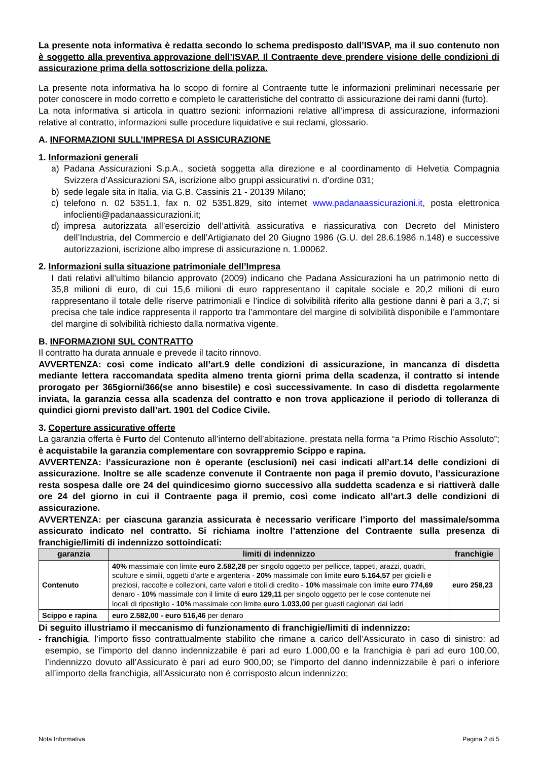La presente nota informativa è redatta secondo lo schema predisposto dall’ISVAP, ma il suo contenuto non è soggetto alla preventiva approvazione dell’ISVAP. Il Contraente deve prendere visione delle condizioni di assicurazione prima della sottoscrizione della polizza.
La presente nota informativa ha lo scopo di fornire al Contraente tutte le informazioni preliminari necessarie per poter conoscere in modo corretto e completo le caratteristiche del contratto di assicurazione dei rami danni (furto).
La nota informativa si articola in quattro sezioni: informazioni relative all’impresa di assicurazione, informazioni relative al contratto, informazioni sulle procedure liquidative e sui reclami, glossario.
A. INFORMAZIONI SULL’IMPRESA DI ASSICURAZIONE
1. Informazioni generali
a) Padana Assicurazioni S.p.A., società soggetta alla direzione e al coordinamento di Helvetia Compagnia Svizzera d’Assicurazioni SA, iscrizione albo gruppi assicurativi n. d’ordine 031;
b) sede legale sita in Italia, via G.B. Cassinis 21 - 20139 Milano;
c) telefono n. 02 5351.1, fax n. 02 5351.829, sito internet www.padanaassicurazioni.it, posta elettronica infoclienti@padanaassicurazioni.it;
d) impresa autorizzata all’esercizio dell’attività assicurativa e riassicurativa con Decreto del Ministero dell’Industria, del Commercio e dell’Artigianato del 20 Giugno 1986 (G.U. del 28.6.1986 n.148) e successive autorizzazioni, iscrizione albo imprese di assicurazione n. 1.00062.
2. Informazioni sulla situazione patrimoniale dell’Impresa
I dati relativi all’ultimo bilancio approvato (2009) indicano che Padana Assicurazioni ha un patrimonio netto di 35,8 milioni di euro, di cui 15,6 milioni di euro rappresentano il capitale sociale e 20,2 milioni di euro rappresentano il totale delle riserve patrimoniali e l’indice di solvibilità riferito alla gestione danni è pari a 3,7; si precisa che tale indice rappresenta il rapporto tra l’ammontare del margine di solvibilità disponibile e l’ammontare del margine di solvibilità richiesto dalla normativa vigente.
B. INFORMAZIONI SUL CONTRATTO
Il contratto ha durata annuale e prevede il tacito rinnovo.
AVVERTENZA: così come indicato all’art.9 delle condizioni di assicurazione, in mancanza di disdetta mediante lettera raccomandata spedita almeno trenta giorni prima della scadenza, il contratto si intende prorogato per 365giorni/366(se anno bisestile) e così successivamente. In caso di disdetta regolarmente inviata, la garanzia cessa alla scadenza del contratto e non trova applicazione il periodo di tolleranza di quindici giorni previsto dall’art. 1901 del Codice Civile.
3. Coperture assicurative offerte
La garanzia offerta è Furto del Contenuto all’interno dell’abitazione, prestata nella forma “a Primo Rischio Assoluto”; è acquistabile la garanzia complementare con sovrappremio Scippo e rapina.
AVVERTENZA: l’assicurazione non è operante (esclusioni) nei casi indicati all’art.14 delle condizioni di assicurazione. Inoltre se alle scadenze convenute il Contraente non paga il premio dovuto, l’assicurazione resta sospesa dalle ore 24 del quindicesimo giorno successivo alla suddetta scadenza e si riattiverà dalle ore 24 del giorno in cui il Contraente paga il premio, così come indicato all’art.3 delle condizioni di assicurazione.
AVVERTENZA: per ciascuna garanzia assicurata è necessario verificare l’importo del massimale/somma assicurato indicato nel contratto. Si richiama inoltre l’attenzione del Contraente sulla presenza di franchigie/limiti di indennizzo sottoindicati:
| garanzia | limiti di indennizzo | franchigie |
| --- | --- | --- |
| Contenuto | 40% massimale con limite euro 2.582,28 per singolo oggetto per pellicce, tappeti, arazzi, quadri, sculture e simili, oggetti d'arte e argenteria - 20% massimale con limite euro 5.164,57 per gioielli e preziosi, raccolte e collezioni, carte valori e titoli di credito - 10% massimale con limite euro 774,69 denaro - 10% massimale con il limite di euro 129,11 per singolo oggetto per le cose contenute nei locali di ripostiglio - 10% massimale con limite euro 1.033,00 per guasti cagionati dai ladri | euro 258,23 |
| Scippo e rapina | euro 2.582,00 - euro 516,46 per denaro | |
Di seguito illustriamo il meccanismo di funzionamento di franchigie/limiti di indennizzo:
- franchigia, l’importo fisso contrattualmente stabilito che rimane a carico dell’Assicurato in caso di sinistro: ad esempio, se l’importo del danno indennizzabile è pari ad euro 1.000,00 e la franchigia è pari ad euro 100,00, l’indennizzo dovuto all’Assicurato è pari ad euro 900,00; se l’importo del danno indennizzabile è pari o inferiore all’importo della franchigia, all’Assicurato non è corrisposto alcun indennizzo;
Nota Informativa Pagina 2 di 5